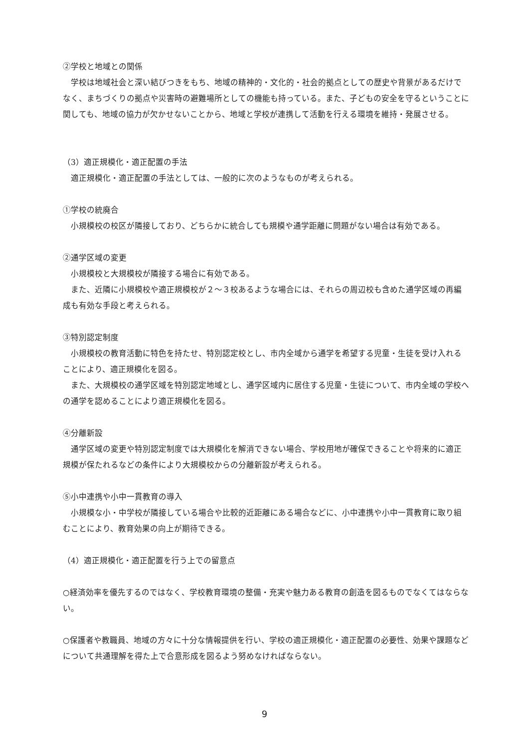②学校と地域との関係
学校は地域社会と深い結びつきをもち、地域の精神的・文化的・社会的拠点としての歴史や背景があるだけでなく、まちづくりの拠点や災害時の避難場所としての機能も持っている。また、子どもの安全を守るということに関しても、地域の協力が欠かせないことから、地域と学校が連携して活動を行える環境を維持・発展させる。
（3）適正規模化・適正配置の手法
適正規模化・適正配置の手法としては、一般的に次のようなものが考えられる。
①学校の統廃合
小規模校の校区が隣接しており、どちらかに統合しても規模や通学距離に問題がない場合は有効である。
②通学区域の変更
小規模校と大規模校が隣接する場合に有効である。
また、近隣に小規模校や適正規模校が２～３校あるような場合には、それらの周辺校も含めた通学区域の再編成も有効な手段と考えられる。
③特別認定制度
小規模校の教育活動に特色を持たせ、特別認定校とし、市内全域から通学を希望する児童・生徒を受け入れることにより、適正規模化を図る。
また、大規模校の通学区域を特別認定地域とし、通学区域内に居住する児童・生徒について、市内全域の学校への通学を認めることにより適正規模化を図る。
④分離新設
通学区域の変更や特別認定制度では大規模化を解消できない場合、学校用地が確保できることや将来的に適正規模が保たれるなどの条件により大規模校からの分離新設が考えられる。
⑤小中連携や小中一貫教育の導入
小規模な小・中学校が隣接している場合や比較的近距離にある場合などに、小中連携や小中一貫教育に取り組むことにより、教育効果の向上が期待できる。
（4）適正規模化・適正配置を行う上での留意点
○経済効率を優先するのではなく、学校教育環境の整備・充実や魅力ある教育の創造を図るものでなくてはならない。
○保護者や教職員、地域の方々に十分な情報提供を行い、学校の適正規模化・適正配置の必要性、効果や課題などについて共通理解を得た上で合意形成を図るよう努めなければならない。
9